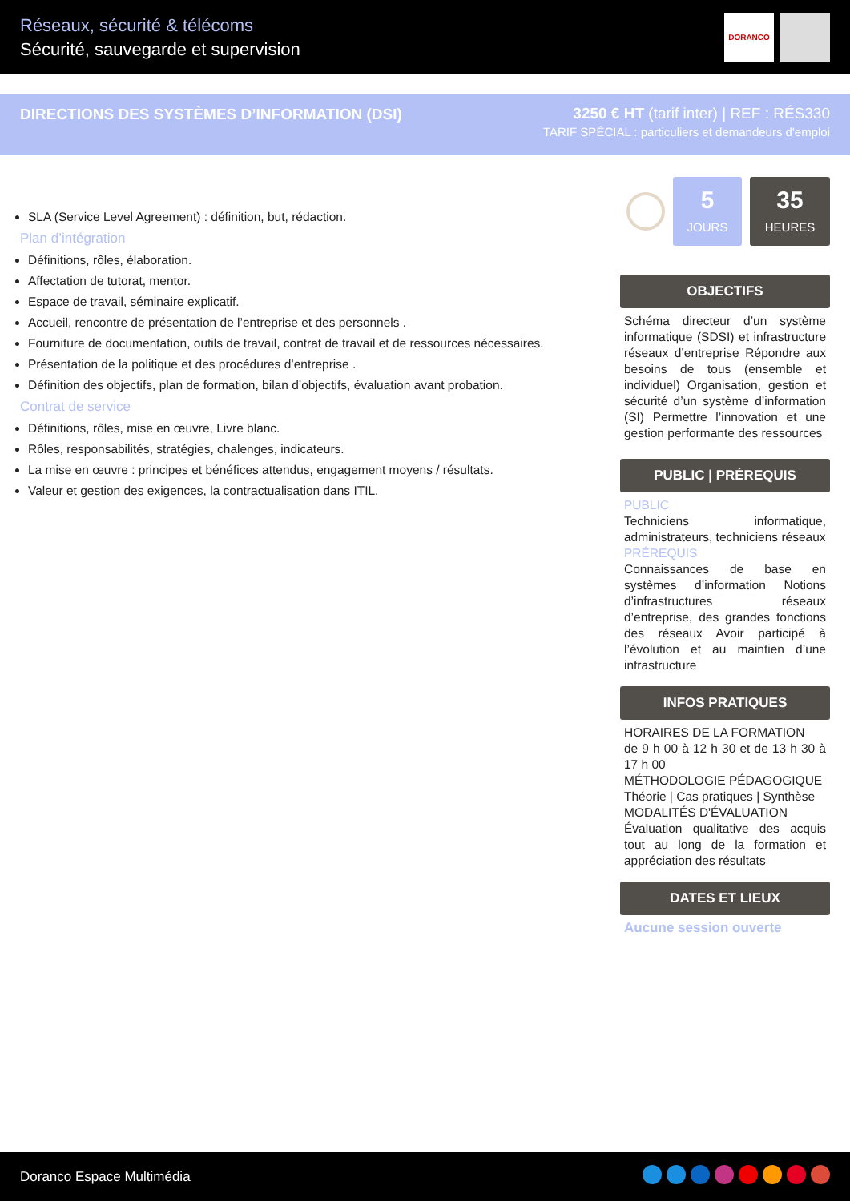Réseaux, sécurité & télécoms
Sécurité, sauvegarde et supervision
DORANCO
DIRECTIONS DES SYSTÈMES D’INFORMATION (DSI)
3250 € HT (tarif inter) | REF : RÉS330
TARIF SPÉCIAL : particuliers et demandeurs d'emploi
SLA (Service Level Agreement) : définition, but, rédaction.
Plan d’intégration
Définitions, rôles, élaboration.
Affectation de tutorat, mentor.
Espace de travail, séminaire explicatif.
Accueil, rencontre de présentation de l’entreprise et des personnels .
Fourniture de documentation, outils de travail, contrat de travail et de ressources nécessaires.
Présentation de la politique et des procédures d’entreprise .
Définition des objectifs, plan de formation, bilan d’objectifs, évaluation avant probation.
Contrat de service
Définitions, rôles, mise en œuvre, Livre blanc.
Rôles, responsabilités, stratégies, chalenges, indicateurs.
La mise en œuvre : principes et bénéfices attendus, engagement moyens / résultats.
Valeur et gestion des exigences, la contractualisation dans ITIL.
5
JOURS
35
HEURES
OBJECTIFS
Schéma directeur d’un système informatique (SDSI) et infrastructure réseaux d’entreprise Répondre aux besoins de tous (ensemble et individuel) Organisation, gestion et sécurité d’un système d’information (SI) Permettre l’innovation et une gestion performante des ressources
PUBLIC | PRÉREQUIS
PUBLIC
Techniciens informatique, administrateurs, techniciens réseaux
PRÉREQUIS
Connaissances de base en systèmes d’information Notions d’infrastructures réseaux d’entreprise, des grandes fonctions des réseaux Avoir participé à l’évolution et au maintien d’une infrastructure
INFOS PRATIQUES
HORAIRES DE LA FORMATION
de 9 h 00 à 12 h 30 et de 13 h 30 à 17 h 00
MÉTHODOLOGIE PÉDAGOGIQUE
Théorie | Cas pratiques | Synthèse
MODALITÉS D'ÉVALUATION
Évaluation qualitative des acquis tout au long de la formation et appréciation des résultats
DATES ET LIEUX
Aucune session ouverte
Doranco Espace Multimédia